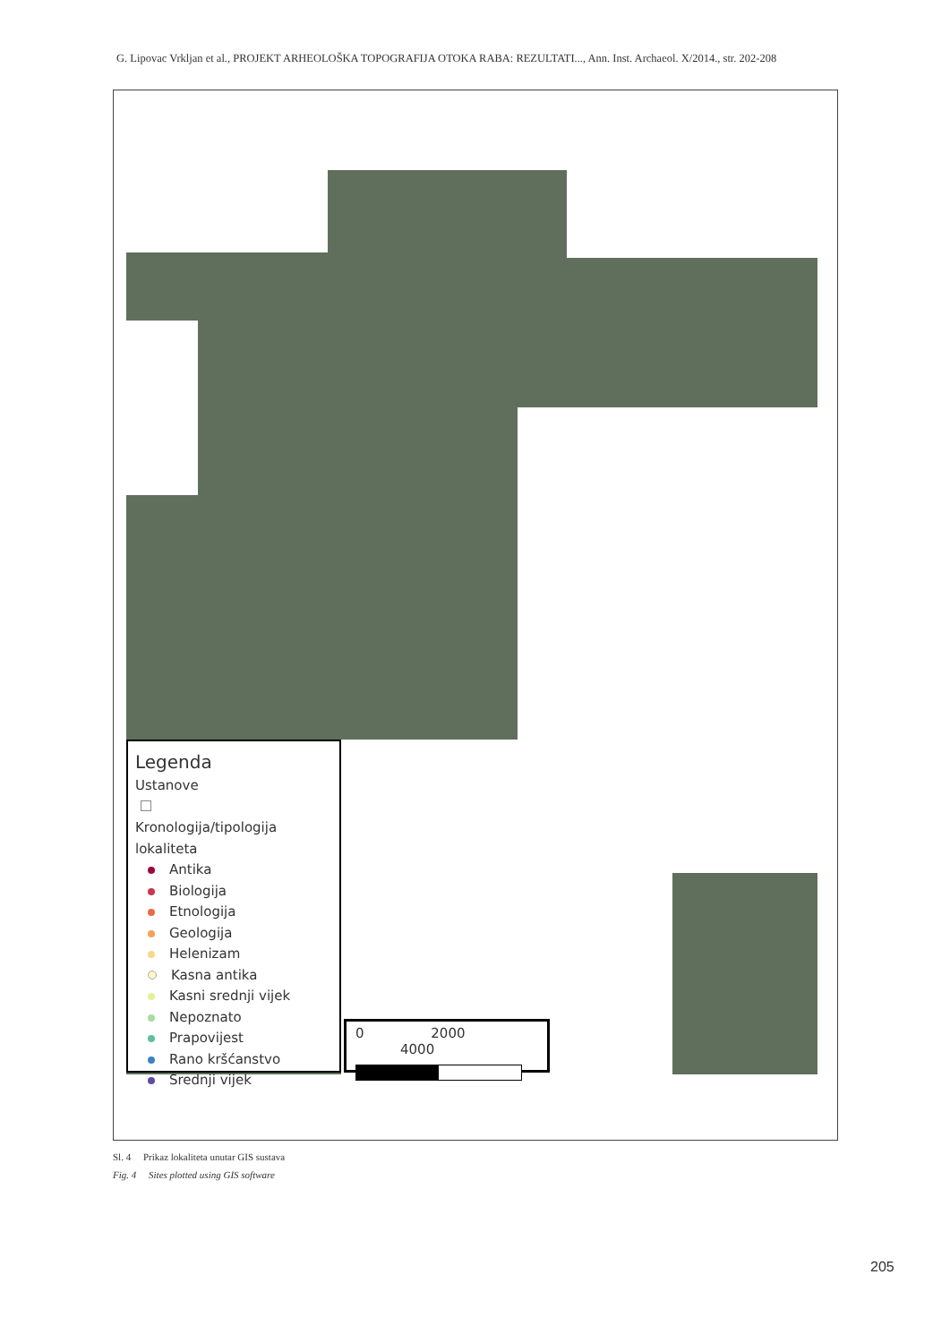G. Lipovac Vrkljan et al., PROJEKT ARHEOLOŠKA TOPOGRAFIJA OTOKA RABA: REZULTATI..., Ann. Inst. Archaeol. X/2014., str. 202-208
Legenda
Ustanove
Kronologija/tipologija lokaliteta
Antika
Biologija
Etnologija
Geologija
Helenizam
Kasna antika
Kasni srednji vijek
Nepoznato
Prapovijest
Rano kršćanstvo
Srednji vijek
0 2000 4000
Sl. 4 Prikaz lokaliteta unutar GIS sustava
Fig. 4 Sites plotted using GIS software
205